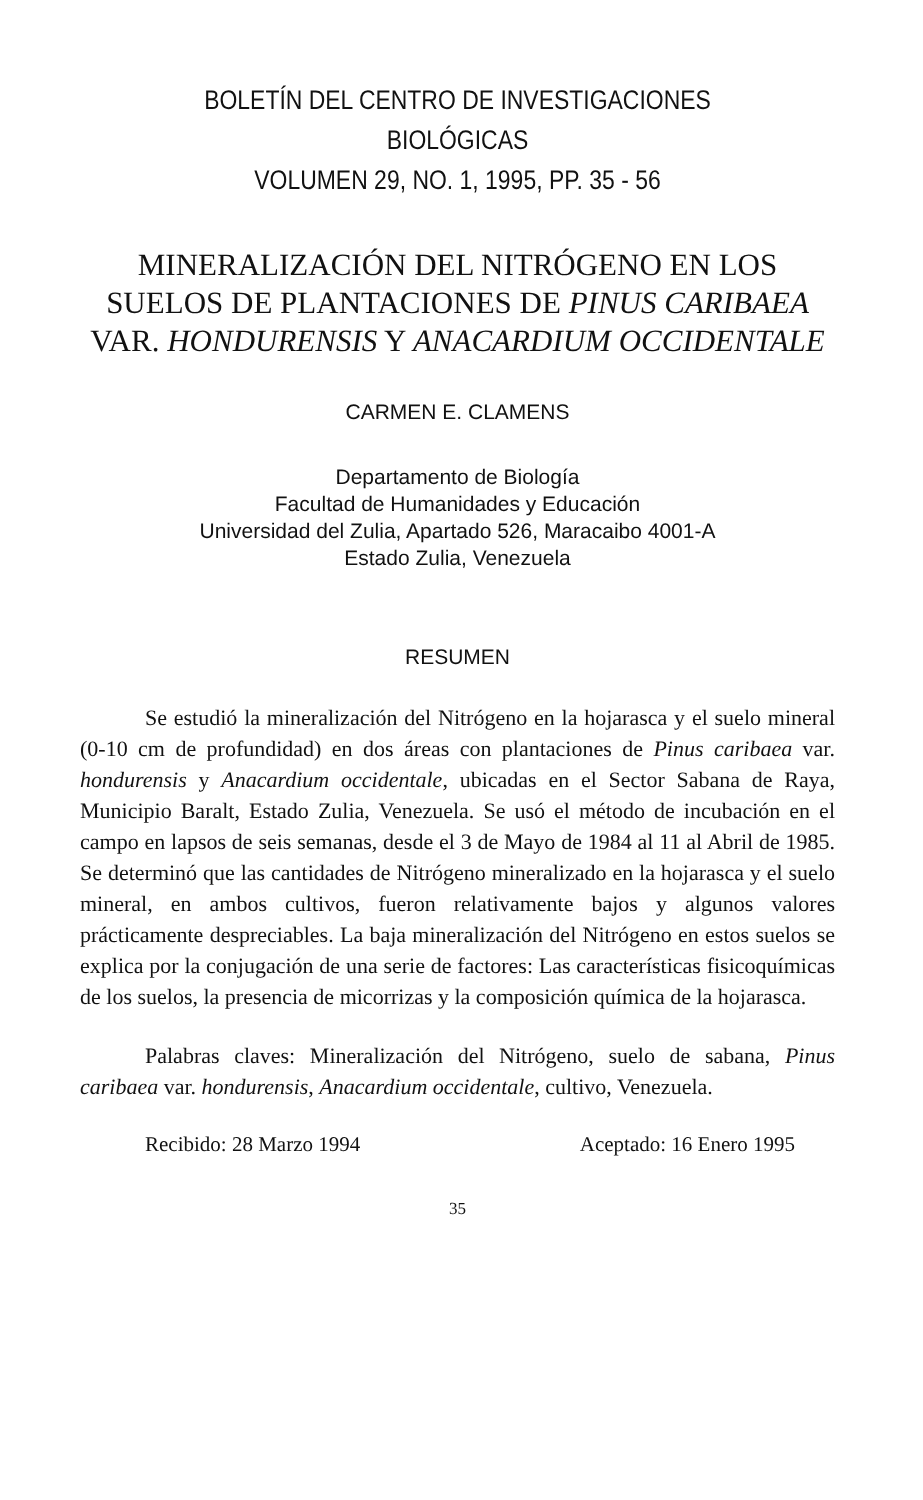BOLETÍN DEL CENTRO DE INVESTIGACIONES BIOLÓGICAS
VOLUMEN 29, NO. 1, 1995, PP. 35 - 56
MINERALIZACIÓN DEL NITRÓGENO EN LOS SUELOS DE PLANTACIONES DE PINUS CARIBAEA VAR. HONDURENSIS Y ANACARDIUM OCCIDENTALE
CARMEN E. CLAMENS
Departamento de Biología
Facultad de Humanidades y Educación
Universidad del Zulia, Apartado 526, Maracaibo 4001-A
Estado Zulia, Venezuela
RESUMEN
Se estudió la mineralización del Nitrógeno en la hojarasca y el suelo mineral (0-10 cm de profundidad) en dos áreas con plantaciones de Pinus caribaea var. hondurensis y Anacardium occidentale, ubicadas en el Sector Sabana de Raya, Municipio Baralt, Estado Zulia, Venezuela. Se usó el método de incubación en el campo en lapsos de seis semanas, desde el 3 de Mayo de 1984 al 11 al Abril de 1985. Se determinó que las cantidades de Nitrógeno mineralizado en la hojarasca y el suelo mineral, en ambos cultivos, fueron relativamente bajos y algunos valores prácticamente despreciables. La baja mineralización del Nitrógeno en estos suelos se explica por la conjugación de una serie de factores: Las características fisicoquímicas de los suelos, la presencia de micorrizas y la composición química de la hojarasca.
Palabras claves: Mineralización del Nitrógeno, suelo de sabana, Pinus caribaea var. hondurensis, Anacardium occidentale, cultivo, Venezuela.
Recibido: 28 Marzo 1994 Aceptado: 16 Enero 1995
35